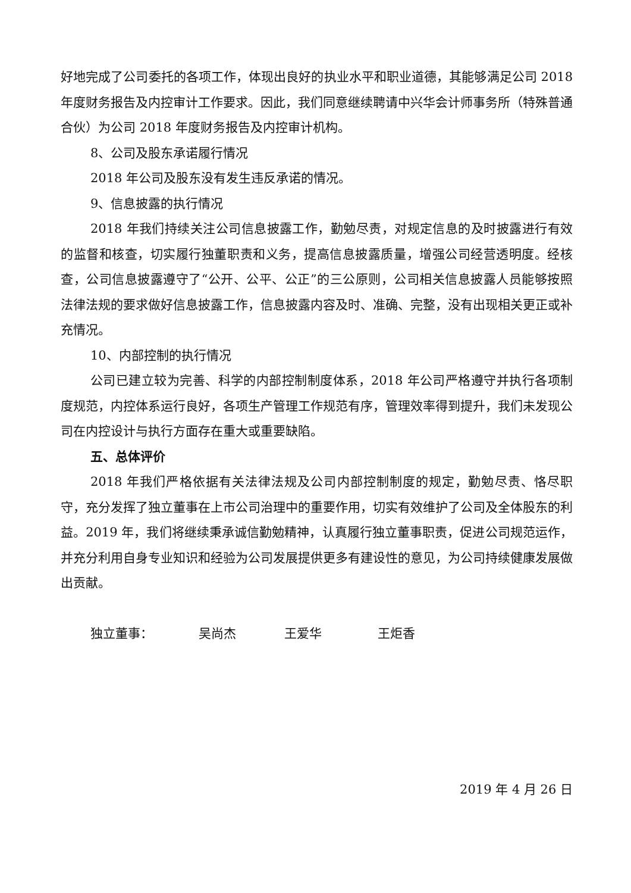好地完成了公司委托的各项工作，体现出良好的执业水平和职业道德，其能够满足公司 2018 年度财务报告及内控审计工作要求。因此，我们同意继续聘请中兴华会计师事务所（特殊普通合伙）为公司 2018 年度财务报告及内控审计机构。
8、公司及股东承诺履行情况
2018 年公司及股东没有发生违反承诺的情况。
9、信息披露的执行情况
2018 年我们持续关注公司信息披露工作，勤勉尽责，对规定信息的及时披露进行有效的监督和核查，切实履行独董职责和义务，提高信息披露质量，增强公司经营透明度。经核查，公司信息披露遵守了“公开、公平、公正”的三公原则，公司相关信息披露人员能够按照法律法规的要求做好信息披露工作，信息披露内容及时、准确、完整，没有出现相关更正或补充情况。
10、内部控制的执行情况
公司已建立较为完善、科学的内部控制制度体系，2018 年公司严格遵守并执行各项制度规范，内控体系运行良好，各项生产管理工作规范有序，管理效率得到提升，我们未发现公司在内控设计与执行方面存在重大或重要缺陷。
五、总体评价
2018 年我们严格依据有关法律法规及公司内部控制制度的规定，勤勉尽责、恪尽职守，充分发挥了独立董事在上市公司治理中的重要作用，切实有效维护了公司及全体股东的利益。2019 年，我们将继续秉承诚信勤勉精神，认真履行独立董事职责，促进公司规范运作，并充分利用自身专业知识和经验为公司发展提供更多有建设性的意见，为公司持续健康发展做出贡献。
独立董事： 吴尚杰 王爱华 王炬香
2019 年 4 月 26 日